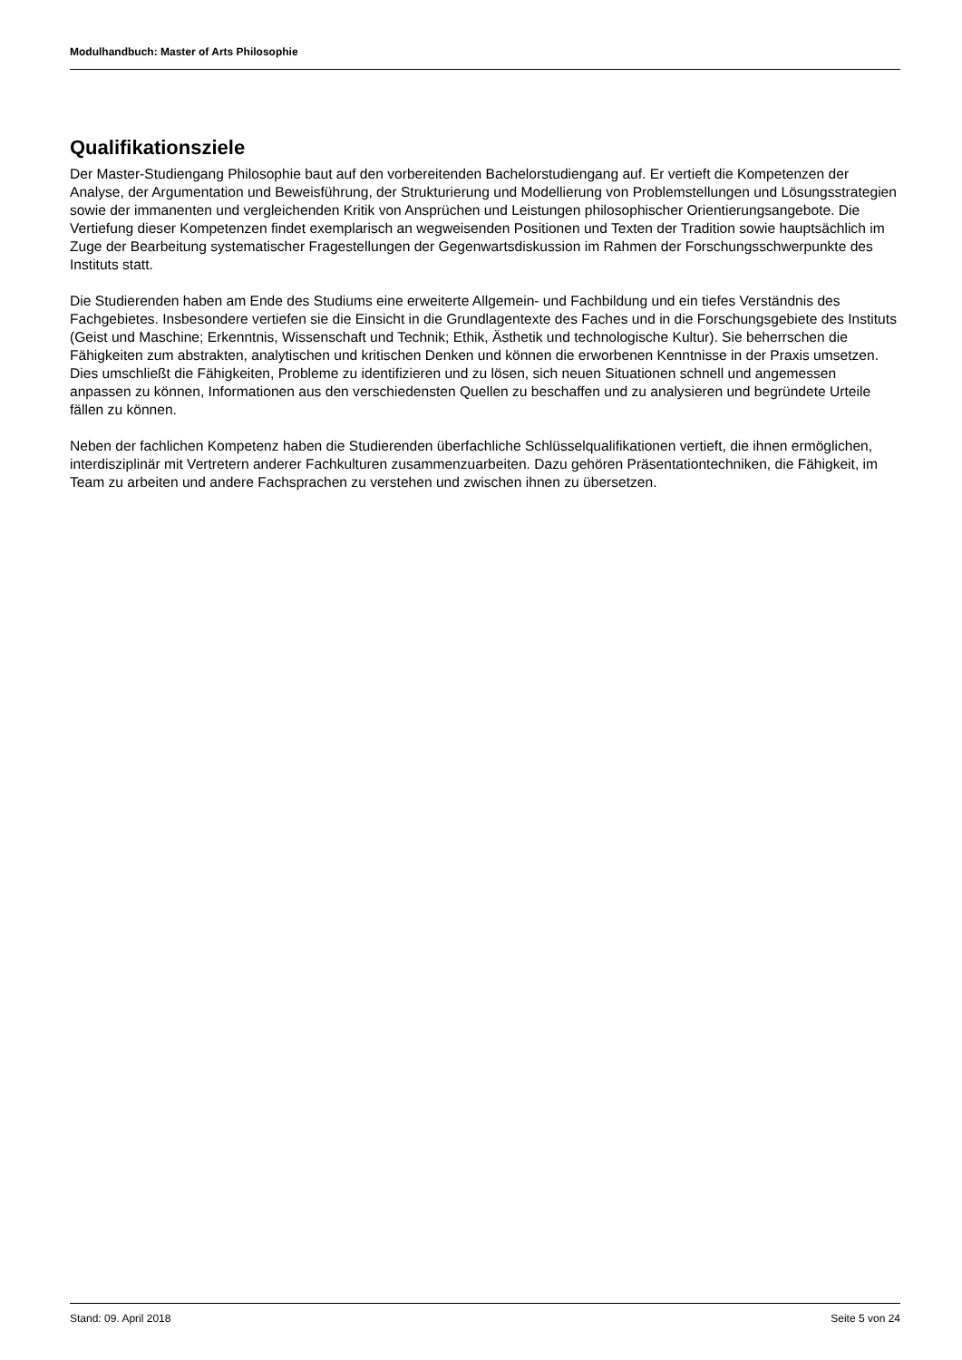Modulhandbuch: Master of Arts Philosophie
Qualifikationsziele
Der Master-Studiengang Philosophie baut auf den vorbereitenden Bachelorstudiengang auf. Er vertieft die Kompetenzen der Analyse, der Argumentation und Beweisführung, der Strukturierung und Modellierung von Problemstellungen und Lösungsstrategien sowie der immanenten und vergleichenden Kritik von Ansprüchen und Leistungen philosophischer Orientierungsangebote. Die Vertiefung dieser Kompetenzen findet exemplarisch an wegweisenden Positionen und Texten der Tradition sowie hauptsächlich im Zuge der Bearbeitung systematischer Fragestellungen der Gegenwartsdiskussion im Rahmen der Forschungsschwerpunkte des Instituts statt.
Die Studierenden haben am Ende des Studiums eine erweiterte Allgemein- und Fachbildung und ein tiefes Verständnis des Fachgebietes. Insbesondere vertiefen sie die Einsicht in die Grundlagentexte des Faches und in die Forschungsgebiete des Instituts (Geist und Maschine; Erkenntnis, Wissenschaft und Technik; Ethik, Ästhetik und technologische Kultur). Sie beherrschen die Fähigkeiten zum abstrakten, analytischen und kritischen Denken und können die erworbenen Kenntnisse in der Praxis umsetzen. Dies umschließt die Fähigkeiten, Probleme zu identifizieren und zu lösen, sich neuen Situationen schnell und angemessen anpassen zu können, Informationen aus den verschiedensten Quellen zu beschaffen und zu analysieren und begründete Urteile fällen zu können.
Neben der fachlichen Kompetenz haben die Studierenden überfachliche Schlüsselqualifikationen vertieft, die ihnen ermöglichen, interdisziplinär mit Vertretern anderer Fachkulturen zusammenzuarbeiten. Dazu gehören Präsentationtechniken, die Fähigkeit, im Team zu arbeiten und andere Fachsprachen zu verstehen und zwischen ihnen zu übersetzen.
Stand: 09. April 2018 Seite 5 von 24